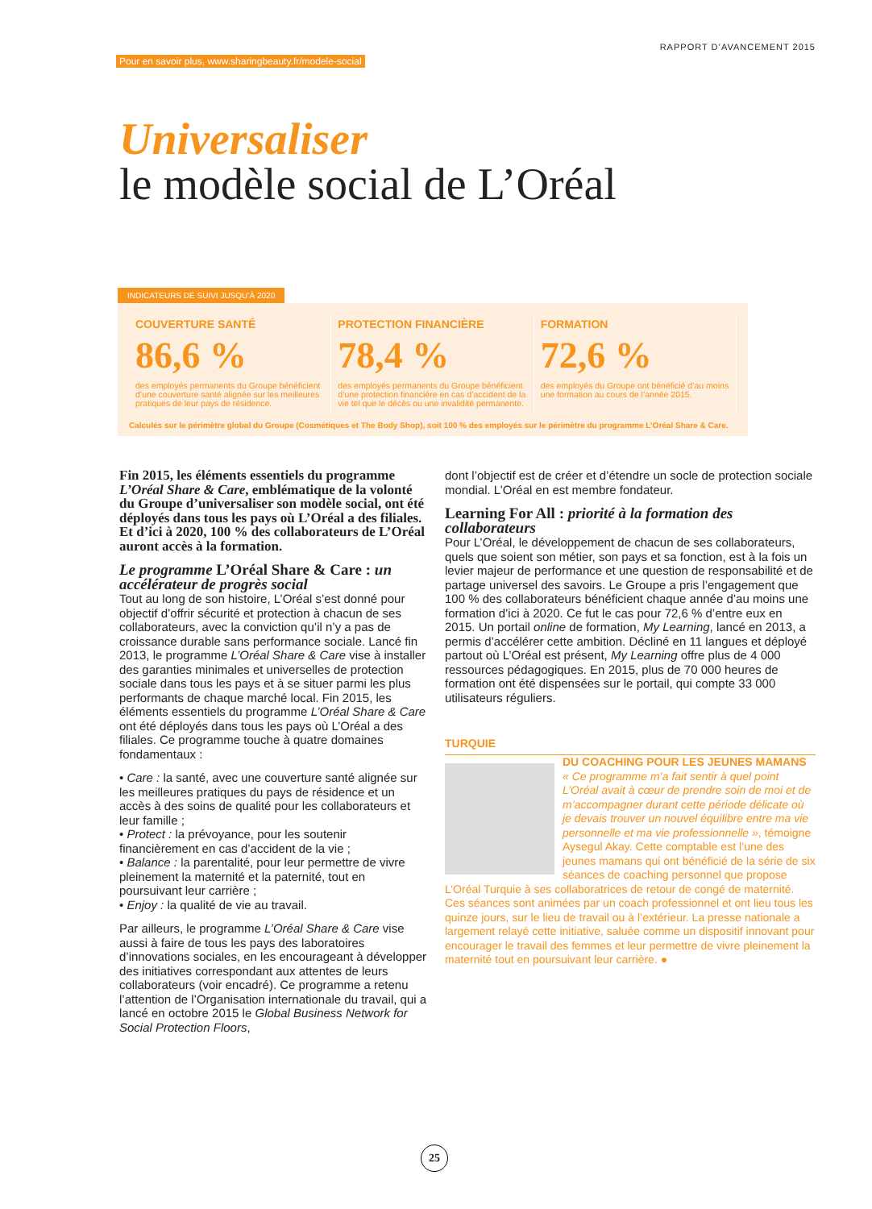Pour en savoir plus, www.sharingbeauty.fr/modele-social RAPPORT D’AVANCEMENT 2015
Universaliser
le modèle social de L’Oréal
INDICATEURS DE SUIVI JUSQU’À 2020
COUVERTURE SANTÉ
86,6 %
des employés permanents du Groupe bénéficient d’une couverture santé alignée sur les meilleures pratiques de leur pays de résidence.
PROTECTION FINANCIÈRE
78,4 %
des employés permanents du Groupe bénéficient d’une protection financière en cas d’accident de la vie tel que le décès ou une invalidité permanente.
FORMATION
72,6 %
des employés du Groupe ont bénéficié d’au moins une formation au cours de l’année 2015.
Calculés sur le périmètre global du Groupe (Cosmétiques et The Body Shop), soit 100 % des employés sur le périmètre du programme L’Oréal Share & Care.
Fin 2015, les éléments essentiels du programme L’Oréal Share & Care, emblématique de la volonté du Groupe d’universaliser son modèle social, ont été déployés dans tous les pays où L’Oréal a des filiales. Et d’ici à 2020, 100 % des collaborateurs de L’Oréal auront accès à la formation.
Le programme L’Oréal Share & Care : un accélérateur de progrès social
Tout au long de son histoire, L’Oréal s’est donné pour objectif d’offrir sécurité et protection à chacun de ses collaborateurs, avec la conviction qu’il n’y a pas de croissance durable sans performance sociale. Lancé fin 2013, le programme L’Oréal Share & Care vise à installer des garanties minimales et universelles de protection sociale dans tous les pays et à se situer parmi les plus performants de chaque marché local. Fin 2015, les éléments essentiels du programme L’Oréal Share & Care ont été déployés dans tous les pays où L’Oréal a des filiales. Ce programme touche à quatre domaines fondamentaux :
• Care : la santé, avec une couverture santé alignée sur les meilleures pratiques du pays de résidence et un accès à des soins de qualité pour les collaborateurs et leur famille ;
• Protect : la prévoyance, pour les soutenir financièrement en cas d’accident de la vie ;
• Balance : la parentalité, pour leur permettre de vivre pleinement la maternité et la paternité, tout en poursuivant leur carrière ;
• Enjoy : la qualité de vie au travail.
Par ailleurs, le programme L’Oréal Share & Care vise aussi à faire de tous les pays des laboratoires d’innovations sociales, en les encourageant à développer des initiatives correspondant aux attentes de leurs collaborateurs (voir encadré). Ce programme a retenu l’attention de l’Organisation internationale du travail, qui a lancé en octobre 2015 le Global Business Network for Social Protection Floors,
dont l’objectif est de créer et d’étendre un socle de protection sociale mondial. L’Oréal en est membre fondateur.
Learning For All : priorité à la formation des collaborateurs
Pour L’Oréal, le développement de chacun de ses collaborateurs, quels que soient son métier, son pays et sa fonction, est à la fois un levier majeur de performance et une question de responsabilité et de partage universel des savoirs. Le Groupe a pris l’engagement que 100 % des collaborateurs bénéficient chaque année d’au moins une formation d’ici à 2020. Ce fut le cas pour 72,6 % d’entre eux en 2015. Un portail online de formation, My Learning, lancé en 2013, a permis d’accélérer cette ambition. Décliné en 11 langues et déployé partout où L’Oréal est présent, My Learning offre plus de 4 000 ressources pédagogiques. En 2015, plus de 70 000 heures de formation ont été dispensées sur le portail, qui compte 33 000 utilisateurs réguliers.
TURQUIE
DU COACHING POUR LES JEUNES MAMANS
« Ce programme m’a fait sentir à quel point L’Oréal avait à cœur de prendre soin de moi et de m’accompagner durant cette période délicate où je devais trouver un nouvel équilibre entre ma vie personnelle et ma vie professionnelle », témoigne Aysegul Akay. Cette comptable est l’une des jeunes mamans qui ont bénéficié de la série de six séances de coaching personnel que propose L’Oréal Turquie à ses collaboratrices de retour de congé de maternité. Ces séances sont animées par un coach professionnel et ont lieu tous les quinze jours, sur le lieu de travail ou à l’extérieur. La presse nationale a largement relayé cette initiative, saluée comme un dispositif innovant pour encourager le travail des femmes et leur permettre de vivre pleinement la maternité tout en poursuivant leur carrière. ●
25